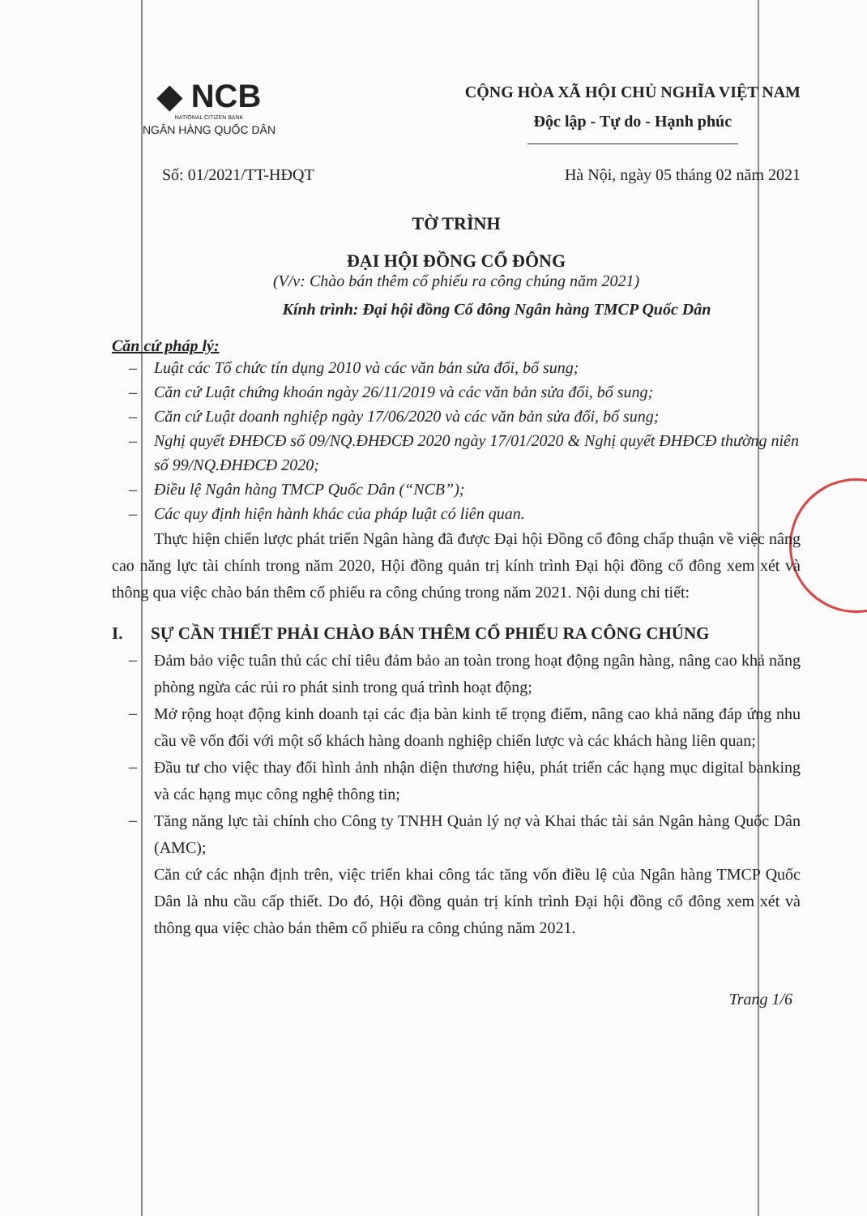◆ NCB
NATIONAL CITIZEN BANK
NGÂN HÀNG QUỐC DÂN
CỘNG HÒA XÃ HỘI CHỦ NGHĨA VIỆT NAM
Độc lập - Tự do - Hạnh phúc
Số: 01/2021/TT-HĐQT Hà Nội, ngày 05 tháng 02 năm 2021
TỜ TRÌNH
ĐẠI HỘI ĐỒNG CỔ ĐÔNG
(V/v: Chào bán thêm cổ phiếu ra công chúng năm 2021)
Kính trình: Đại hội đồng Cổ đông Ngân hàng TMCP Quốc Dân
Căn cứ pháp lý:
– Luật các Tổ chức tín dụng 2010 và các văn bản sửa đổi, bổ sung;
– Căn cứ Luật chứng khoán ngày 26/11/2019 và các văn bản sửa đổi, bổ sung;
– Căn cứ Luật doanh nghiệp ngày 17/06/2020 và các văn bản sửa đổi, bổ sung;
– Nghị quyết ĐHĐCĐ số 09/NQ.ĐHĐCĐ 2020 ngày 17/01/2020 & Nghị quyết ĐHĐCĐ thường niên số 99/NQ.ĐHĐCĐ 2020;
– Điều lệ Ngân hàng TMCP Quốc Dân (“NCB”);
– Các quy định hiện hành khác của pháp luật có liên quan.
Thực hiện chiến lược phát triển Ngân hàng đã được Đại hội Đồng cổ đông chấp thuận về việc nâng cao năng lực tài chính trong năm 2020, Hội đồng quản trị kính trình Đại hội đồng cổ đông xem xét và thông qua việc chào bán thêm cổ phiếu ra công chúng trong năm 2021. Nội dung chi tiết:
I. SỰ CẦN THIẾT PHẢI CHÀO BÁN THÊM CỔ PHIẾU RA CÔNG CHÚNG
–
Đảm bảo việc tuân thủ các chỉ tiêu đảm bảo an toàn trong hoạt động ngân hàng, nâng cao khả năng phòng ngừa các rủi ro phát sinh trong quá trình hoạt động;
–
Mở rộng hoạt động kinh doanh tại các địa bàn kinh tế trọng điểm, nâng cao khả năng đáp ứng nhu cầu về vốn đối với một số khách hàng doanh nghiệp chiến lược và các khách hàng liên quan;
–
Đầu tư cho việc thay đổi hình ảnh nhận diện thương hiệu, phát triển các hạng mục digital banking và các hạng mục công nghệ thông tin;
–
Tăng năng lực tài chính cho Công ty TNHH Quản lý nợ và Khai thác tài sản Ngân hàng Quốc Dân (AMC);
Căn cứ các nhận định trên, việc triển khai công tác tăng vốn điều lệ của Ngân hàng TMCP Quốc Dân là nhu cầu cấp thiết. Do đó, Hội đồng quản trị kính trình Đại hội đồng cổ đông xem xét và thông qua việc chào bán thêm cổ phiếu ra công chúng năm 2021.
Trang 1/6